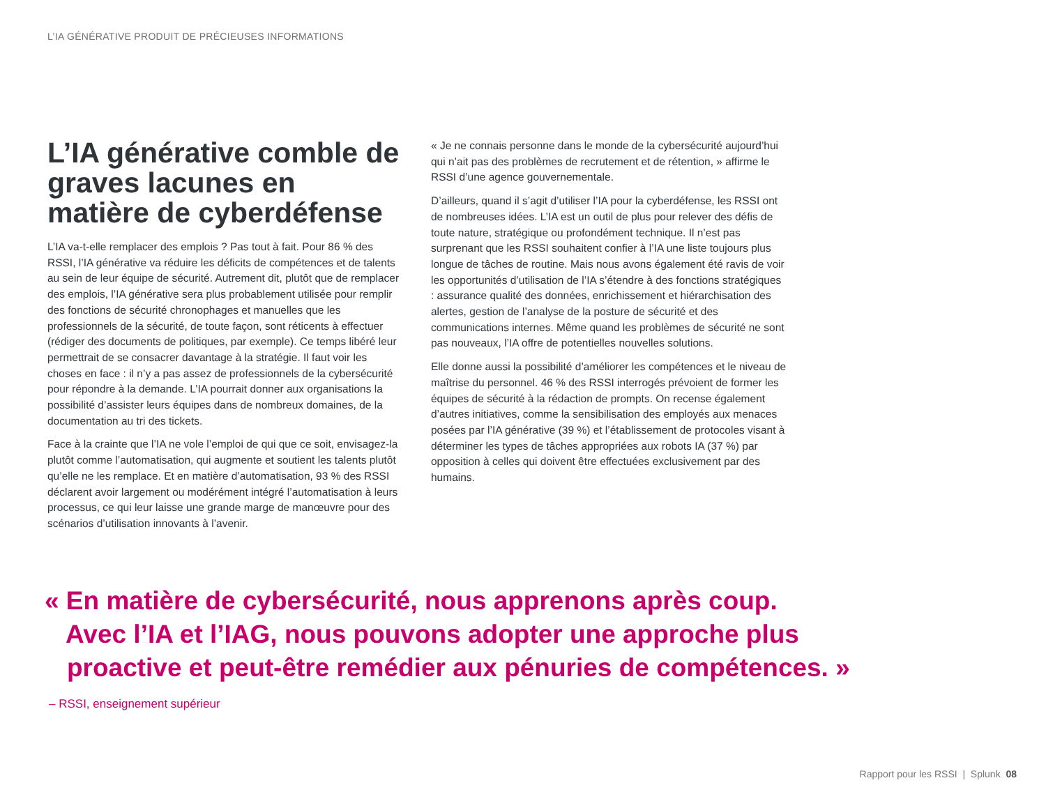L’IA GÉNÉRATIVE PRODUIT DE PRÉCIEUSES INFORMATIONS
L’IA générative comble de graves lacunes en matière de cyberdéfense
L’IA va-t-elle remplacer des emplois ? Pas tout à fait. Pour 86 % des RSSI, l’IA générative va réduire les déficits de compétences et de talents au sein de leur équipe de sécurité. Autrement dit, plutôt que de remplacer des emplois, l’IA générative sera plus probablement utilisée pour remplir des fonctions de sécurité chronophages et manuelles que les professionnels de la sécurité, de toute façon, sont réticents à effectuer (rédiger des documents de politiques, par exemple). Ce temps libéré leur permettrait de se consacrer davantage à la stratégie. Il faut voir les choses en face : il n’y a pas assez de professionnels de la cybersécurité pour répondre à la demande. L’IA pourrait donner aux organisations la possibilité d’assister leurs équipes dans de nombreux domaines, de la documentation au tri des tickets.
Face à la crainte que l’IA ne vole l’emploi de qui que ce soit, envisagez-la plutôt comme l’automatisation, qui augmente et soutient les talents plutôt qu’elle ne les remplace. Et en matière d’automatisation, 93 % des RSSI déclarent avoir largement ou modérément intégré l’automatisation à leurs processus, ce qui leur laisse une grande marge de manœuvre pour des scénarios d’utilisation innovants à l’avenir.
« Je ne connais personne dans le monde de la cybersécurité aujourd’hui qui n’ait pas des problèmes de recrutement et de rétention, » affirme le RSSI d’une agence gouvernementale.
D’ailleurs, quand il s’agit d’utiliser l’IA pour la cyberdéfense, les RSSI ont de nombreuses idées. L’IA est un outil de plus pour relever des défis de toute nature, stratégique ou profondément technique. Il n’est pas surprenant que les RSSI souhaitent confier à l’IA une liste toujours plus longue de tâches de routine. Mais nous avons également été ravis de voir les opportunités d’utilisation de l’IA s’étendre à des fonctions stratégiques : assurance qualité des données, enrichissement et hiérarchisation des alertes, gestion de l’analyse de la posture de sécurité et des communications internes. Même quand les problèmes de sécurité ne sont pas nouveaux, l’IA offre de potentielles nouvelles solutions.
Elle donne aussi la possibilité d’améliorer les compétences et le niveau de maîtrise du personnel. 46 % des RSSI interrogés prévoient de former les équipes de sécurité à la rédaction de prompts. On recense également d’autres initiatives, comme la sensibilisation des employés aux menaces posées par l’IA générative (39 %) et l’établissement de protocoles visant à déterminer les types de tâches appropriées aux robots IA (37 %) par opposition à celles qui doivent être effectuées exclusivement par des humains.
« En matière de cybersécurité, nous apprenons après coup.
Avec l’IA et l’IAG, nous pouvons adopter une approche plus
proactive et peut-être remédier aux pénuries de compétences. »
– RSSI, enseignement supérieur
Rapport pour les RSSI | Splunk 08